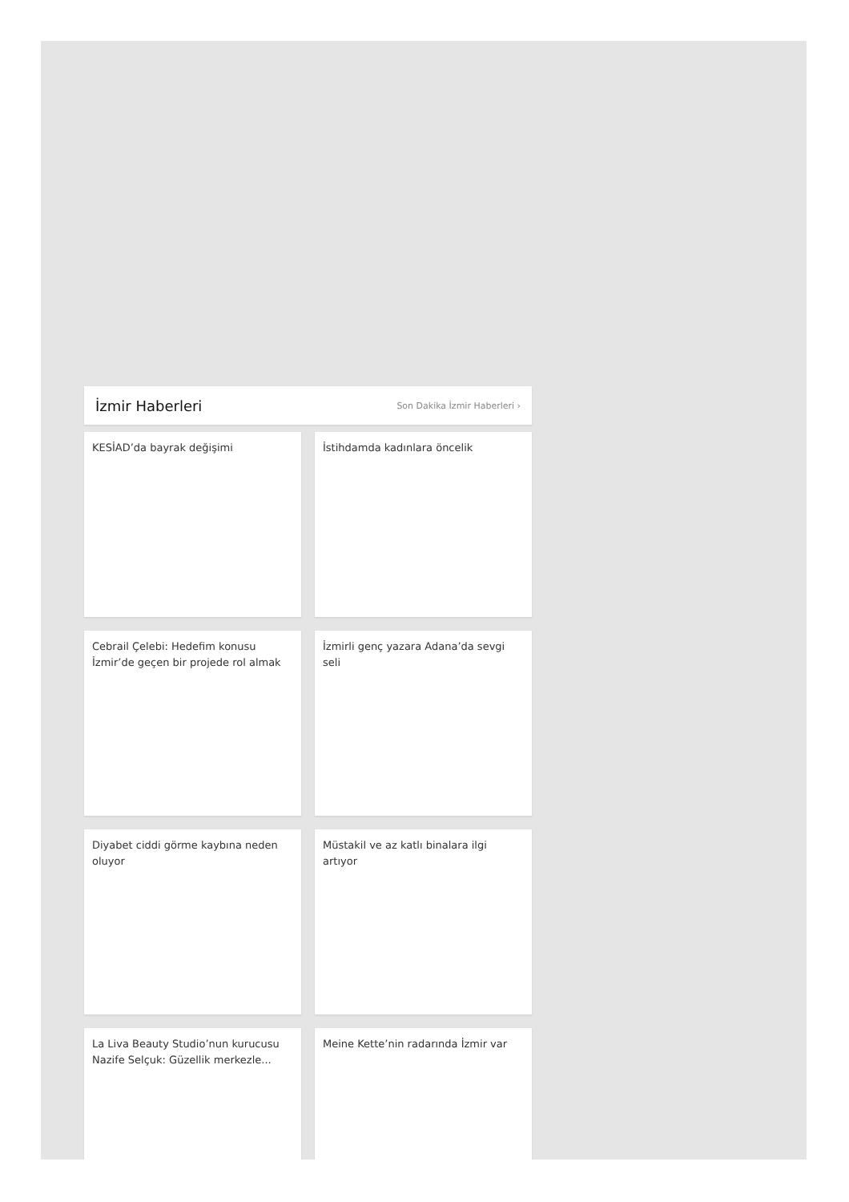İzmir Haberleri
Son Dakika İzmir Haberleri ›
KESİAD’da bayrak değişimi
İstihdamda kadınlara öncelik
Cebrail Çelebi: Hedefim konusu İzmir’de geçen bir projede rol almak
İzmirli genç yazara Adana’da sevgi seli
Diyabet ciddi görme kaybına neden oluyor
Müstakil ve az katlı binalara ilgi artıyor
La Liva Beauty Studio’nun kurucusu Nazife Selçuk: Güzellik merkezle...
Meine Kette’nin radarında İzmir var